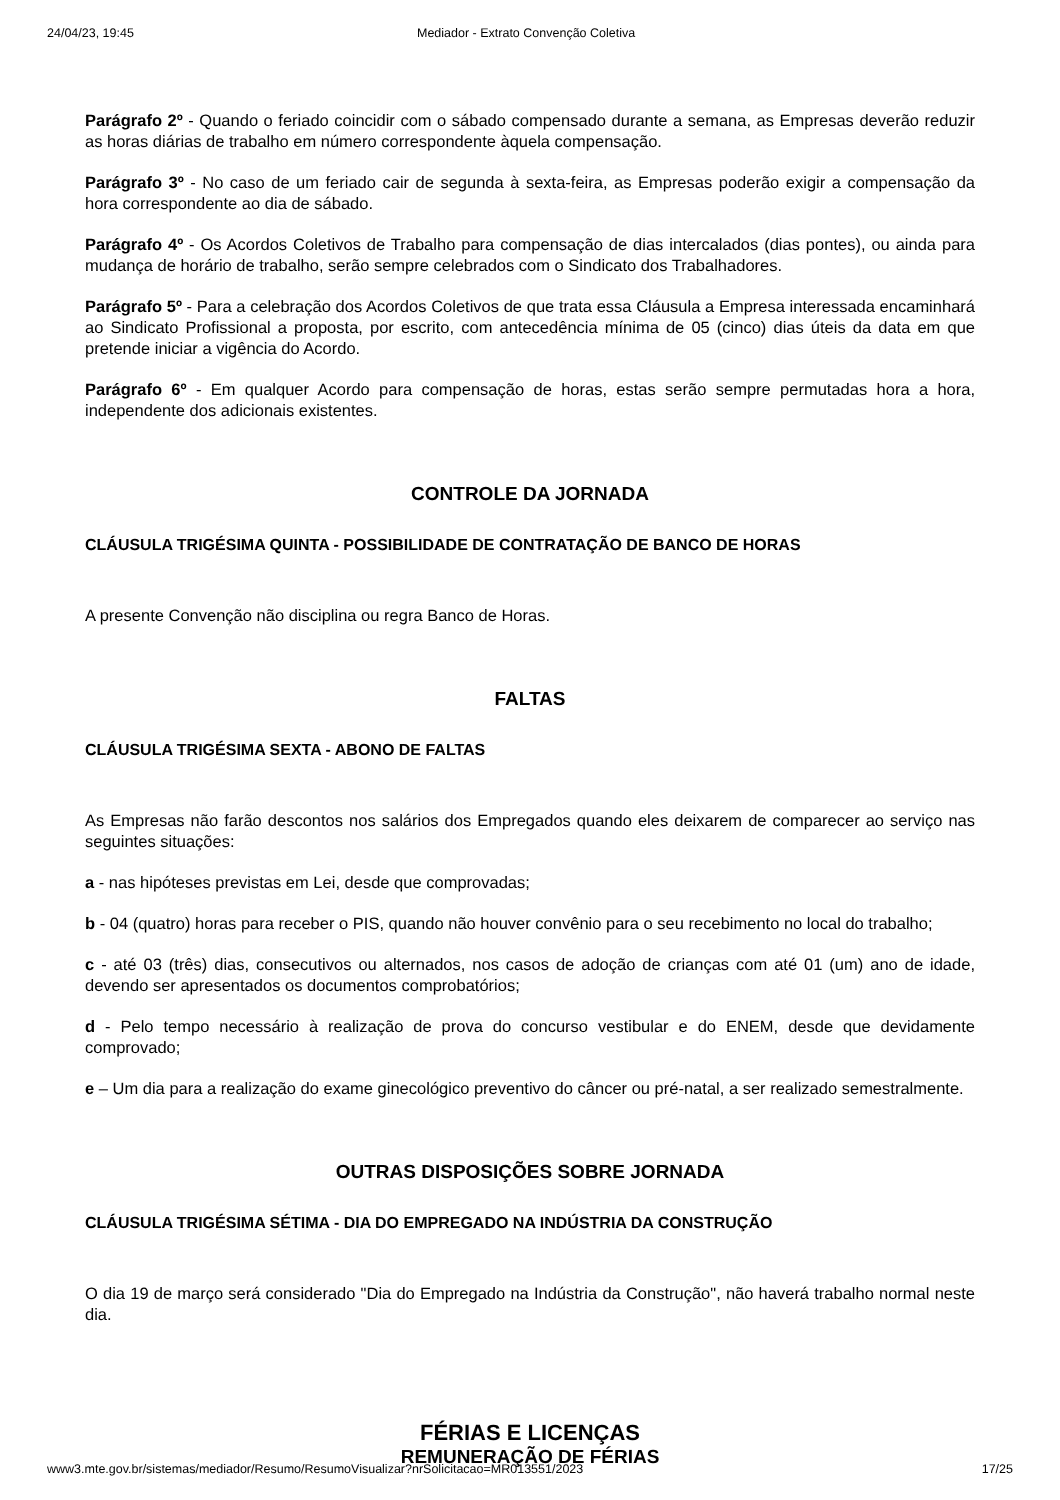24/04/23, 19:45 Mediador - Extrato Convenção Coletiva
Parágrafo 2º - Quando o feriado coincidir com o sábado compensado durante a semana, as Empresas deverão reduzir as horas diárias de trabalho em número correspondente àquela compensação.
Parágrafo 3º - No caso de um feriado cair de segunda à sexta-feira, as Empresas poderão exigir a compensação da hora correspondente ao dia de sábado.
Parágrafo 4º - Os Acordos Coletivos de Trabalho para compensação de dias intercalados (dias pontes), ou ainda para mudança de horário de trabalho, serão sempre celebrados com o Sindicato dos Trabalhadores.
Parágrafo 5º - Para a celebração dos Acordos Coletivos de que trata essa Cláusula a Empresa interessada encaminhará ao Sindicato Profissional a proposta, por escrito, com antecedência mínima de 05 (cinco) dias úteis da data em que pretende iniciar a vigência do Acordo.
Parágrafo 6º - Em qualquer Acordo para compensação de horas, estas serão sempre permutadas hora a hora, independente dos adicionais existentes.
CONTROLE DA JORNADA
CLÁUSULA TRIGÉSIMA QUINTA - POSSIBILIDADE DE CONTRATAÇÃO DE BANCO DE HORAS
A presente Convenção não disciplina ou regra Banco de Horas.
FALTAS
CLÁUSULA TRIGÉSIMA SEXTA - ABONO DE FALTAS
As Empresas não farão descontos nos salários dos Empregados quando eles deixarem de comparecer ao serviço nas seguintes situações:
a - nas hipóteses previstas em Lei, desde que comprovadas;
b - 04 (quatro) horas para receber o PIS, quando não houver convênio para o seu recebimento no local do trabalho;
c - até 03 (três) dias, consecutivos ou alternados, nos casos de adoção de crianças com até 01 (um) ano de idade, devendo ser apresentados os documentos comprobatórios;
d - Pelo tempo necessário à realização de prova do concurso vestibular e do ENEM, desde que devidamente comprovado;
e – Um dia para a realização do exame ginecológico preventivo do câncer ou pré-natal, a ser realizado semestralmente.
OUTRAS DISPOSIÇÕES SOBRE JORNADA
CLÁUSULA TRIGÉSIMA SÉTIMA - DIA DO EMPREGADO NA INDÚSTRIA DA CONSTRUÇÃO
O dia 19 de março será considerado "Dia do Empregado na Indústria da Construção", não haverá trabalho normal neste dia.
FÉRIAS E LICENÇAS
REMUNERAÇÃO DE FÉRIAS
www3.mte.gov.br/sistemas/mediador/Resumo/ResumoVisualizar?nrSolicitacao=MR013551/2023 17/25